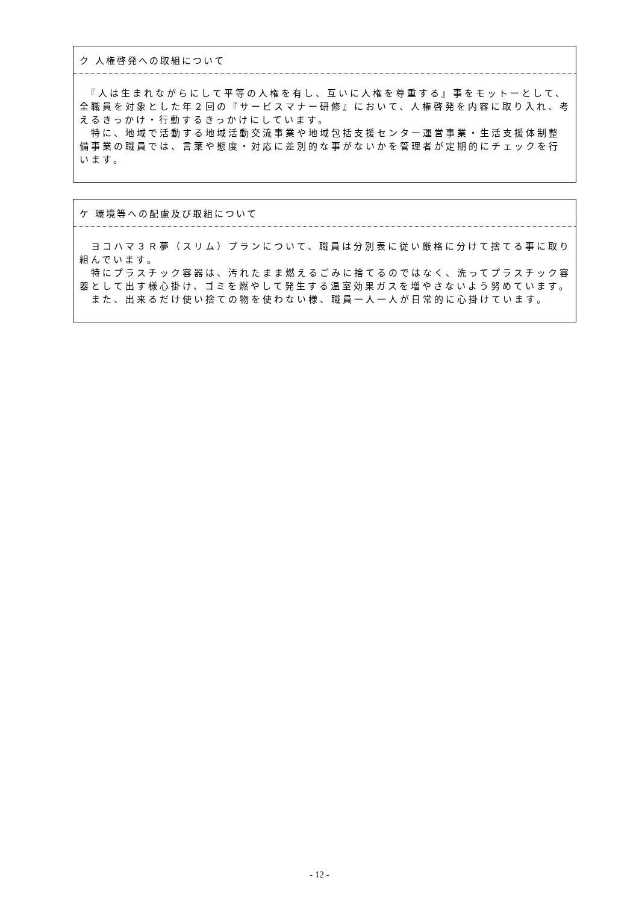ク 人権啓発への取組について
　『人は生まれながらにして平等の人権を有し、互いに人権を尊重する』事をモットーとして、全職員を対象とした年２回の『サービスマナー研修』において、人権啓発を内容に取り入れ、考えるきっかけ・行動するきっかけにしています。
　特に、地域で活動する地域活動交流事業や地域包括支援センター運営事業・生活支援体制整備事業の職員では、言葉や態度・対応に差別的な事がないかを管理者が定期的にチェックを行います。
ケ 環境等への配慮及び取組について
　ヨコハマ３Ｒ夢（スリム）プランについて、職員は分別表に従い厳格に分けて捨てる事に取り組んでいます。
　特にプラスチック容器は、汚れたまま燃えるごみに捨てるのではなく、洗ってプラスチック容器として出す様心掛け、ゴミを燃やして発生する温室効果ガスを増やさないよう努めています。
　また、出来るだけ使い捨ての物を使わない様、職員一人一人が日常的に心掛けています。
- 12 -